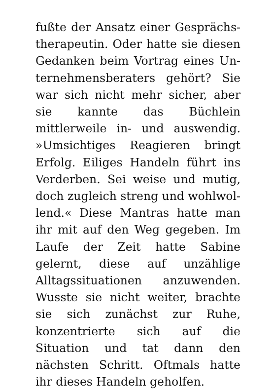fußte der Ansatz einer Gesprächs­therapeutin. Oder hatte sie diesen Gedanken beim Vortrag eines Un­ternehmensberaters gehört? Sie war sich nicht mehr sicher, aber sie kann­te das Büchlein mittlerweile in- und auswendig. »Umsichtiges Reagieren bringt Erfolg. Eiliges Handeln führt ins Verderben. Sei weise und mutig, doch zugleich streng und wohlwol­lend.« Diese Mantras hatte man ihr mit auf den Weg gegeben. Im Laufe der Zeit hatte Sabine gelernt, diese auf unzählige Alltagssituationen an­zuwenden. Wusste sie nicht weiter, brachte sie sich zunächst zur Ruhe, konzentrierte sich auf die Situation und tat dann den nächsten Schritt. Oftmals hatte ihr dieses Handeln ge­holfen.